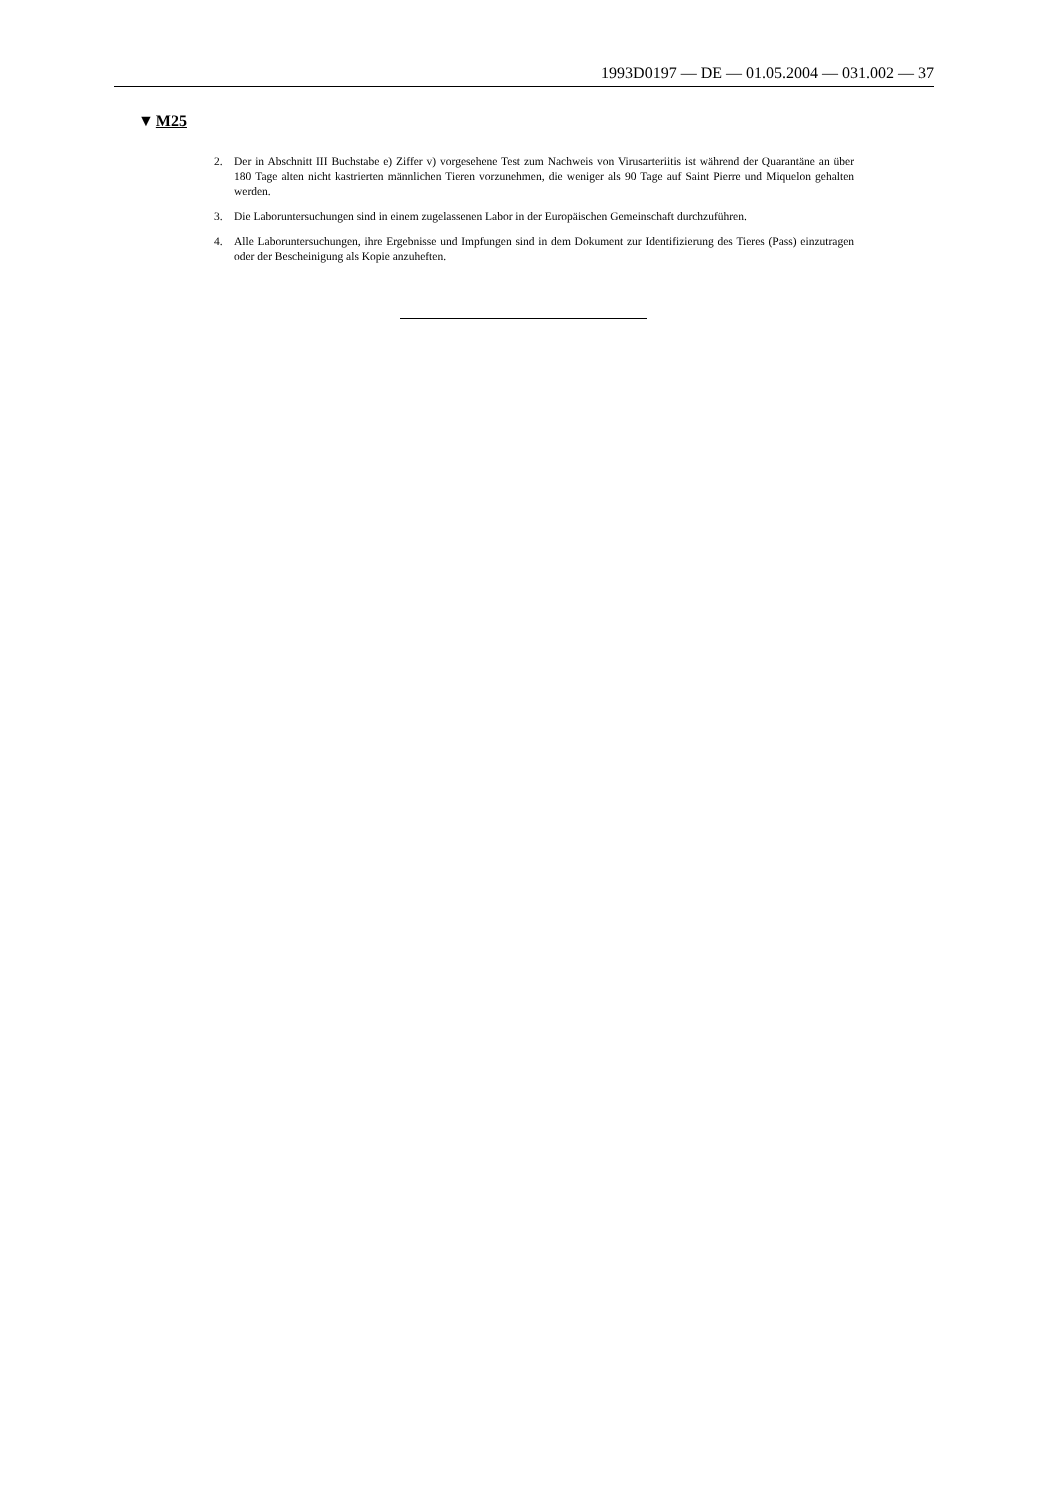1993D0197 — DE — 01.05.2004 — 031.002 — 37
▼M25
2. Der in Abschnitt III Buchstabe e) Ziffer v) vorgesehene Test zum Nachweis von Virusarteriitis ist während der Quarantäne an über 180 Tage alten nicht kastrierten männlichen Tieren vorzunehmen, die weniger als 90 Tage auf Saint Pierre und Miquelon gehalten werden.
3. Die Laboruntersuchungen sind in einem zugelassenen Labor in der Europäischen Gemeinschaft durchzuführen.
4. Alle Laboruntersuchungen, ihre Ergebnisse und Impfungen sind in dem Dokument zur Identifizierung des Tieres (Pass) einzutragen oder der Bescheinigung als Kopie anzuheften.